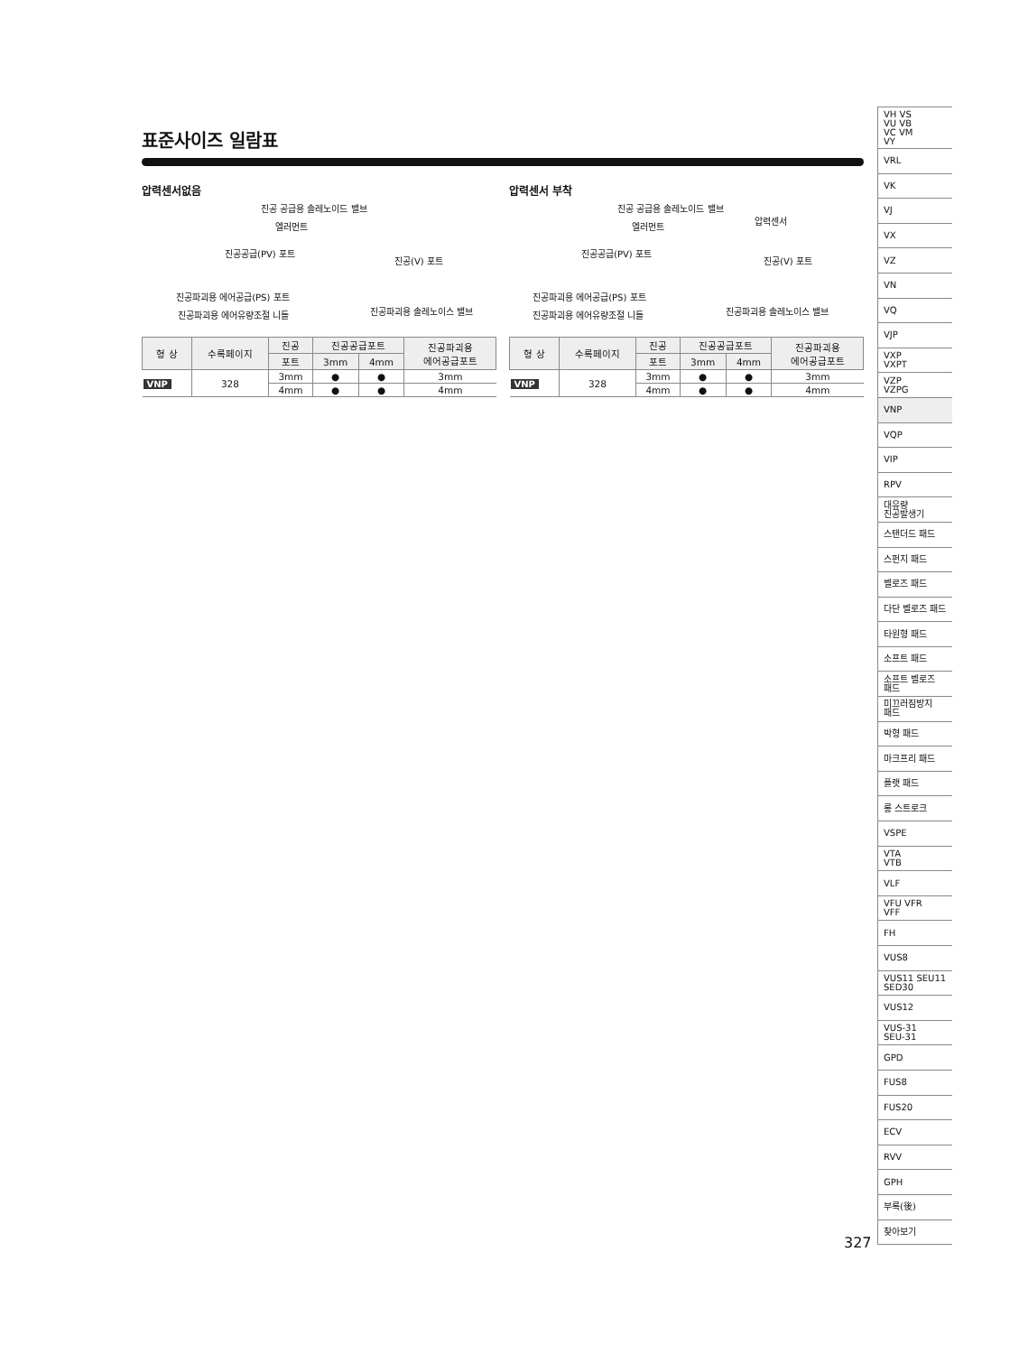표준사이즈 일람표
압력센서없음
진공 공급용 솔레노이드 밸브
엘러먼트
진공공급(PV) 포트
진공(V) 포트
진공파괴용 에어공급(PS) 포트
진공파괴용 에어유량조절 니들 진공파괴용 솔레노이스 밸브
| 형 상 | 수록페이지 | 진공 | 진공공급포트 | | 진공파괴용 에어공급포트 |
| --- | --- | --- | --- | --- | --- |
| | | 포트 | 3mm | 4mm | |
| VNP | 328 | 3mm | ● | ● | 3mm |
| | | 4mm | ● | ● | 4mm |
압력센서 부착
진공 공급용 솔레노이드 밸브
압력센서
엘러먼트
진공공급(PV) 포트
진공(V) 포트
진공파괴용 에어공급(PS) 포트
진공파괴용 에어유량조절 니들 진공파괴용 솔레노이스 밸브
| 형 상 | 수록페이지 | 진공 | 진공공급포트 | | 진공파괴용 에어공급포트 |
| --- | --- | --- | --- | --- | --- |
| | | 포트 | 3mm | 4mm | |
| VNP | 328 | 3mm | ● | ● | 3mm |
| | | 4mm | ● | ● | 4mm |
VH VS
VU VB
VC VM
VY
VRL
VK
VJ
VX
VZ
VN
VQ
VJP
VXP
VXPT
VZP
VZPG
VNP
VQP
VIP
RPV
대유량
진공발생기
스탠더드 패드
스펀지 패드
벨로즈 패드
다단 벨로즈 패드
타원형 패드
소프트 패드
소프트 벨로즈
패드
미끄러짐방지
패드
박형 패드
마크프리 패드
플랫 패드
롱 스트로크
VSPE
VTA
VTB
VLF
VFU VFR
VFF
FH
VUS8
VUS11 SEU11
SED30
VUS12
VUS-31
SEU-31
GPD
FUS8
FUS20
ECV
RVV
GPH
부록(後)
찾아보기
327